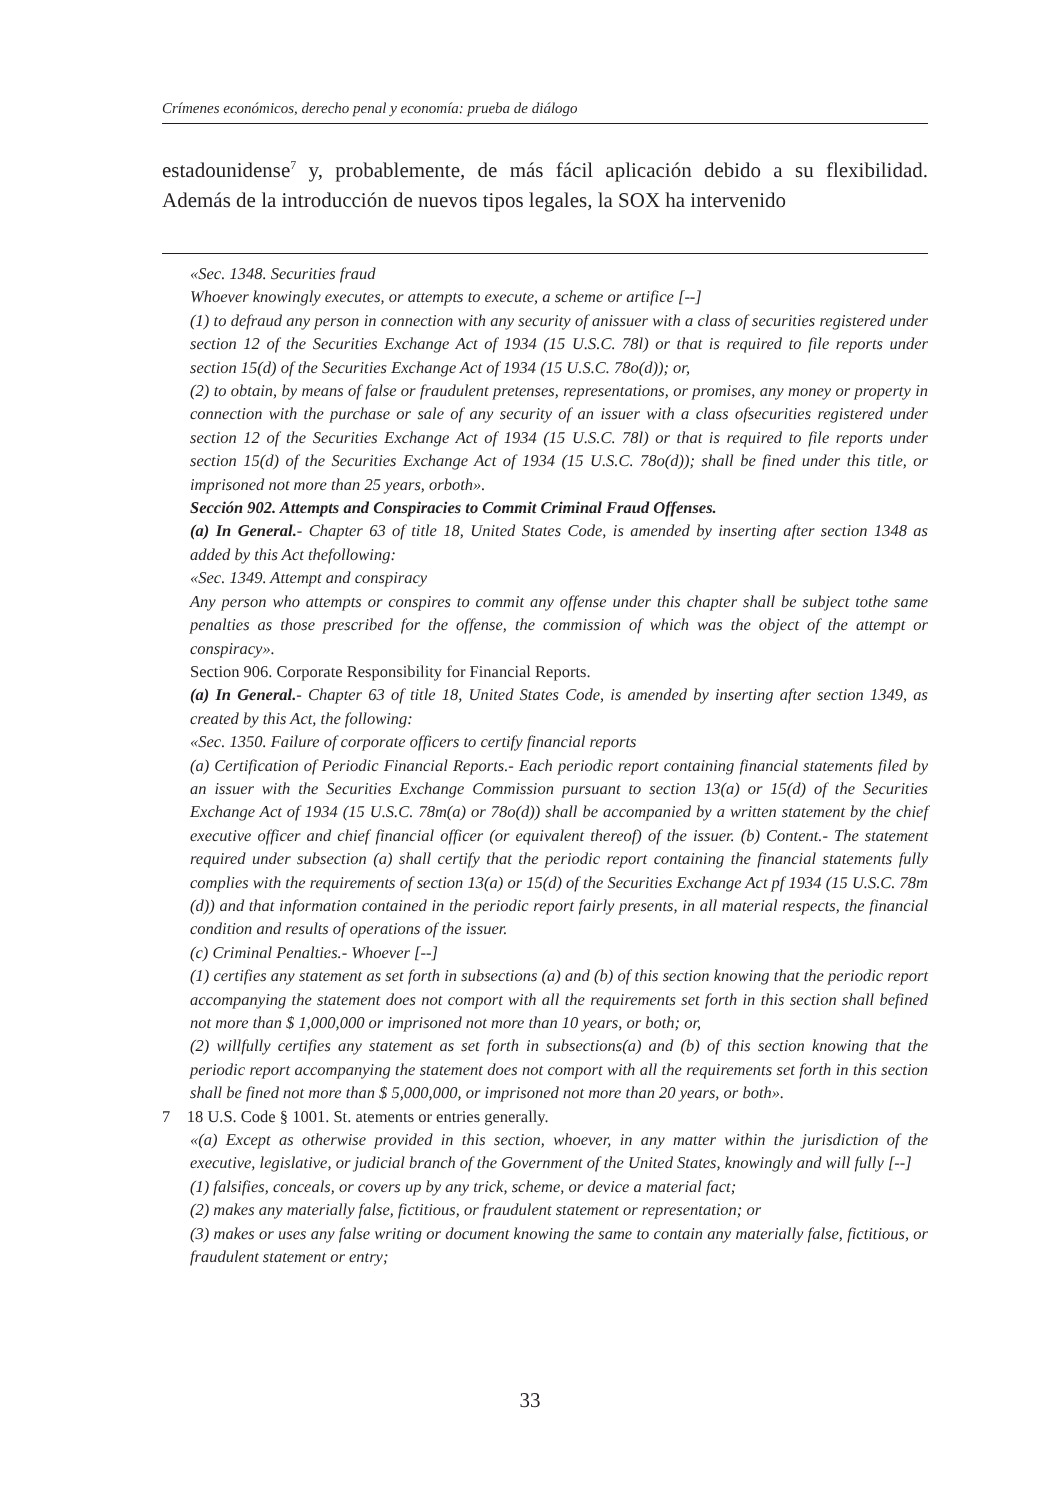Crímenes económicos, derecho penal y economía: prueba de diálogo
estadounidense<sup>7</sup> y, probablemente, de más fácil aplicación debido a su flexibilidad. Además de la introducción de nuevos tipos legales, la SOX ha intervenido
«Sec. 1348. Securities fraud
Whoever knowingly executes, or attempts to execute, a scheme or artifice [--]
(1) to defraud any person in connection with any security of anissuer with a class of securities registered under section 12 of the Securities Exchange Act of 1934 (15 U.S.C. 78l) or that is required to file reports under section 15(d) of the Securities Exchange Act of 1934 (15 U.S.C. 78o(d)); or,
(2) to obtain, by means of false or fraudulent pretenses, representations, or promises, any money or property in connection with the purchase or sale of any security of an issuer with a class ofsecurities registered under section 12 of the Securities Exchange Act of 1934 (15 U.S.C. 78l) or that is required to file reports under section 15(d) of the Securities Exchange Act of 1934 (15 U.S.C. 78o(d)); shall be fined under this title, or imprisoned not more than 25 years, orboth».
Sección 902. Attempts and Conspiracies to Commit Criminal Fraud Offenses.
(a) In General.- Chapter 63 of title 18, United States Code, is amended by inserting after section 1348 as added by this Act thefollowing:
«Sec. 1349. Attempt and conspiracy
Any person who attempts or conspires to commit any offense under this chapter shall be subject tothe same penalties as those prescribed for the offense, the commission of which was the object of the attempt or conspiracy».
Section 906. Corporate Responsibility for Financial Reports.
(a) In General.- Chapter 63 of title 18, United States Code, is amended by inserting after section 1349, as created by this Act, the following:
«Sec. 1350. Failure of corporate officers to certify financial reports
(a) Certification of Periodic Financial Reports.- Each periodic report containing financial statements filed by an issuer with the Securities Exchange Commission pursuant to section 13(a) or 15(d) of the Securities Exchange Act of 1934 (15 U.S.C. 78m(a) or 78o(d)) shall be accompanied by a written statement by the chief executive officer and chief financial officer (or equivalent thereof) of the issuer. (b) Content.- The statement required under subsection (a) shall certify that the periodic report containing the financial statements fully complies with the requirements of section 13(a) or 15(d) of the Securities Exchange Act pf 1934 (15 U.S.C. 78m (d)) and that information contained in the periodic report fairly presents, in all material respects, the financial condition and results of operations of the issuer.
(c) Criminal Penalties.- Whoever [--]
(1) certifies any statement as set forth in subsections (a) and (b) of this section knowing that the periodic report accompanying the statement does not comport with all the requirements set forth in this section shall befined not more than $ 1,000,000 or imprisoned not more than 10 years, or both; or,
(2) willfully certifies any statement as set forth in subsections(a) and (b) of this section knowing that the periodic report accompanying the statement does not comport with all the requirements set forth in this section shall be fined not more than $ 5,000,000, or imprisoned not more than 20 years, or both».
7 18 U.S. Code § 1001. St. atements or entries generally.
«(a) Except as otherwise provided in this section, whoever, in any matter within the jurisdiction of the executive, legislative, or judicial branch of the Government of the United States, knowingly and will fully [--]
(1) falsifies, conceals, or covers up by any trick, scheme, or device a material fact;
(2) makes any materially false, fictitious, or fraudulent statement or representation; or
(3) makes or uses any false writing or document knowing the same to contain any materially false, fictitious, or fraudulent statement or entry;
33